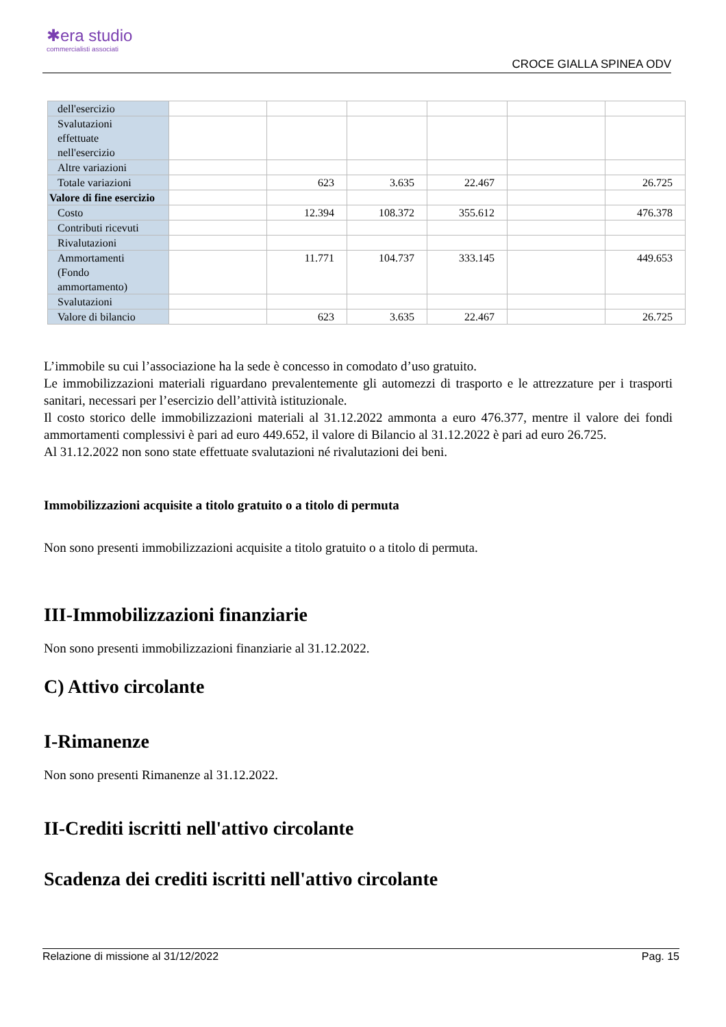✱era studio
commercialisti associati
CROCE GIALLA SPINEA ODV
| dell'esercizio | | | | | | |
| Svalutazioni effettuate nell'esercizio | | | | | | |
| Altre variazioni | | | | | | |
| Totale variazioni | | 623 | 3.635 | 22.467 | | 26.725 |
| Valore di fine esercizio | | | | | | |
| Costo | | 12.394 | 108.372 | 355.612 | | 476.378 |
| Contributi ricevuti | | | | | | |
| Rivalutazioni | | | | | | |
| Ammortamenti (Fondo ammortamento) | | 11.771 | 104.737 | 333.145 | | 449.653 |
| Svalutazioni | | | | | | |
| Valore di bilancio | | 623 | 3.635 | 22.467 | | 26.725 |
L’immobile su cui l’associazione ha la sede è concesso in comodato d’uso gratuito.
Le immobilizzazioni materiali riguardano prevalentemente gli automezzi di trasporto e le attrezzature per i trasporti sanitari, necessari per l’esercizio dell’attività istituzionale.
Il costo storico delle immobilizzazioni materiali al 31.12.2022 ammonta a euro 476.377, mentre il valore dei fondi ammortamenti complessivi è pari ad euro 449.652, il valore di Bilancio al 31.12.2022 è pari ad euro 26.725.
Al 31.12.2022 non sono state effettuate svalutazioni né rivalutazioni dei beni.
Immobilizzazioni acquisite a titolo gratuito o a titolo di permuta
Non sono presenti immobilizzazioni acquisite a titolo gratuito o a titolo di permuta.
III-Immobilizzazioni finanziarie
Non sono presenti immobilizzazioni finanziarie al 31.12.2022.
C) Attivo circolante
I-Rimanenze
Non sono presenti Rimanenze al 31.12.2022.
II-Crediti iscritti nell'attivo circolante
Scadenza dei crediti iscritti nell'attivo circolante
Relazione di missione al 31/12/2022 Pag. 15